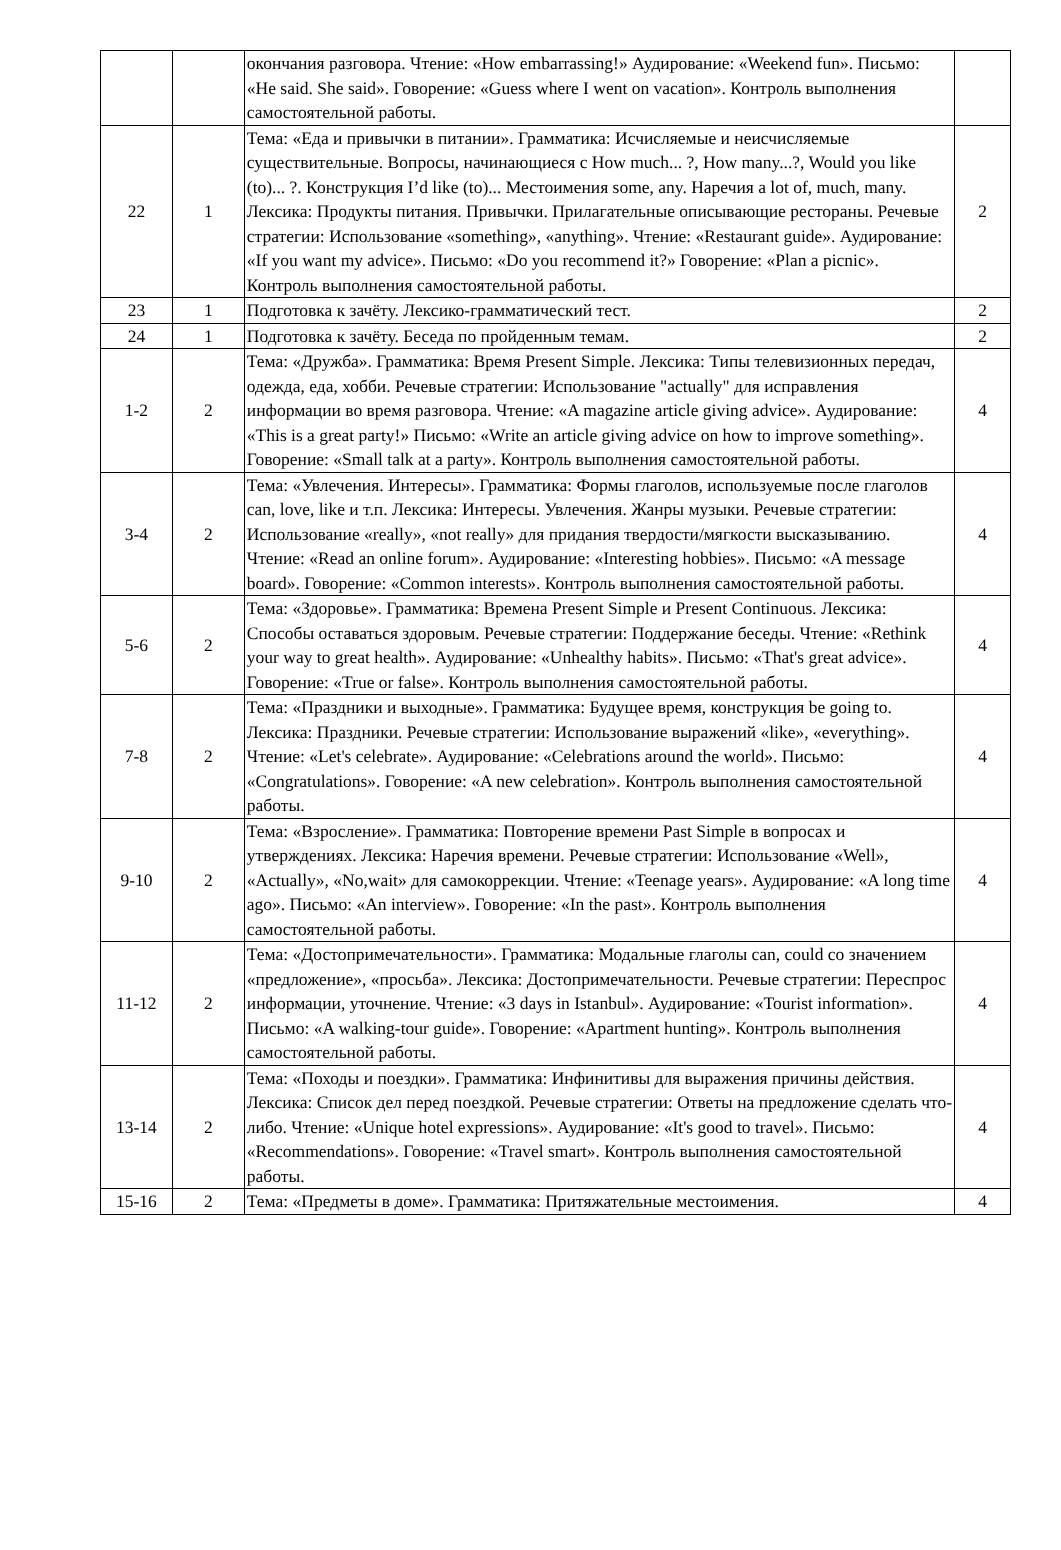| | | окончания разговора. Чтение: «How embarrassing!» Аудирование: «Weekend fun». Письмо: «He said. She said». Говорение: «Guess where I went on vacation». Контроль выполнения самостоятельной работы. | |
| 22 | 1 | Тема: «Еда и привычки в питании». Грамматика: Исчисляемые и неисчисляемые существительные. Вопросы, начинающиеся с How much... ?, How many...?, Would you like (to)... ?. Конструкция I’d like (to)... Местоимения some, any. Наречия a lot of, much, many. Лексика: Продукты питания. Привычки. Прилагательные описывающие рестораны. Речевые стратегии: Использование «something», «anything». Чтение: «Restaurant guide». Аудирование: «If you want my advice». Письмо: «Do you recommend it?» Говорение: «Plan a picnic». Контроль выполнения самостоятельной работы. | 2 |
| 23 | 1 | Подготовка к зачёту. Лексико-грамматический тест. | 2 |
| 24 | 1 | Подготовка к зачёту. Беседа по пройденным темам. | 2 |
| 1-2 | 2 | Тема: «Дружба». Грамматика: Время Present Simple. Лексика: Типы телевизионных передач, одежда, еда, хобби. Речевые стратегии: Использование "actually" для исправления информации во время разговора. Чтение: «A magazine article giving advice». Аудирование: «This is a great party!» Письмо: «Write an article giving advice on how to improve something». Говорение: «Small talk at a party». Контроль выполнения самостоятельной работы. | 4 |
| 3-4 | 2 | Тема: «Увлечения. Интересы». Грамматика: Формы глаголов, используемые после глаголов can, love, like и т.п. Лексика: Интересы. Увлечения. Жанры музыки. Речевые стратегии: Использование «really», «not really» для придания твердости/мягкости высказыванию. Чтение: «Read an online forum». Аудирование: «Interesting hobbies». Письмо: «A message board». Говорение: «Common interests». Контроль выполнения самостоятельной работы. | 4 |
| 5-6 | 2 | Тема: «Здоровье». Грамматика: Времена Present Simple и Present Continuous. Лексика: Способы оставаться здоровым. Речевые стратегии: Поддержание беседы. Чтение: «Rethink your way to great health». Аудирование: «Unhealthy habits». Письмо: «That's great advice». Говорение: «True or false». Контроль выполнения самостоятельной работы. | 4 |
| 7-8 | 2 | Тема: «Праздники и выходные». Грамматика: Будущее время, конструкция be going to. Лексика: Праздники. Речевые стратегии: Использование выражений «like», «everything». Чтение: «Let's celebrate». Аудирование: «Celebrations around the world». Письмо: «Congratulations». Говорение: «A new celebration». Контроль выполнения самостоятельной работы. | 4 |
| 9-10 | 2 | Тема: «Взросление». Грамматика: Повторение времени Past Simple в вопросах и утверждениях. Лексика: Наречия времени. Речевые стратегии: Использование «Well», «Actually», «No,wait» для самокоррекции. Чтение: «Teenage years». Аудирование: «A long time ago». Письмо: «An interview». Говорение: «In the past». Контроль выполнения самостоятельной работы. | 4 |
| 11-12 | 2 | Тема: «Достопримечательности». Грамматика: Модальные глаголы can, could со значением «предложение», «просьба». Лексика: Достопримечательности. Речевые стратегии: Переспрос информации, уточнение. Чтение: «3 days in Istanbul». Аудирование: «Tourist information». Письмо: «A walking-tour guide». Говорение: «Apartment hunting». Контроль выполнения самостоятельной работы. | 4 |
| 13-14 | 2 | Тема: «Походы и поездки». Грамматика: Инфинитивы для выражения причины действия. Лексика: Список дел перед поездкой. Речевые стратегии: Ответы на предложение сделать что-либо. Чтение: «Unique hotel expressions». Аудирование: «It's good to travel». Письмо: «Recommendations». Говорение: «Travel smart». Контроль выполнения самостоятельной работы. | 4 |
| 15-16 | 2 | Тема: «Предметы в доме». Грамматика: Притяжательные местоимения. | 4 |